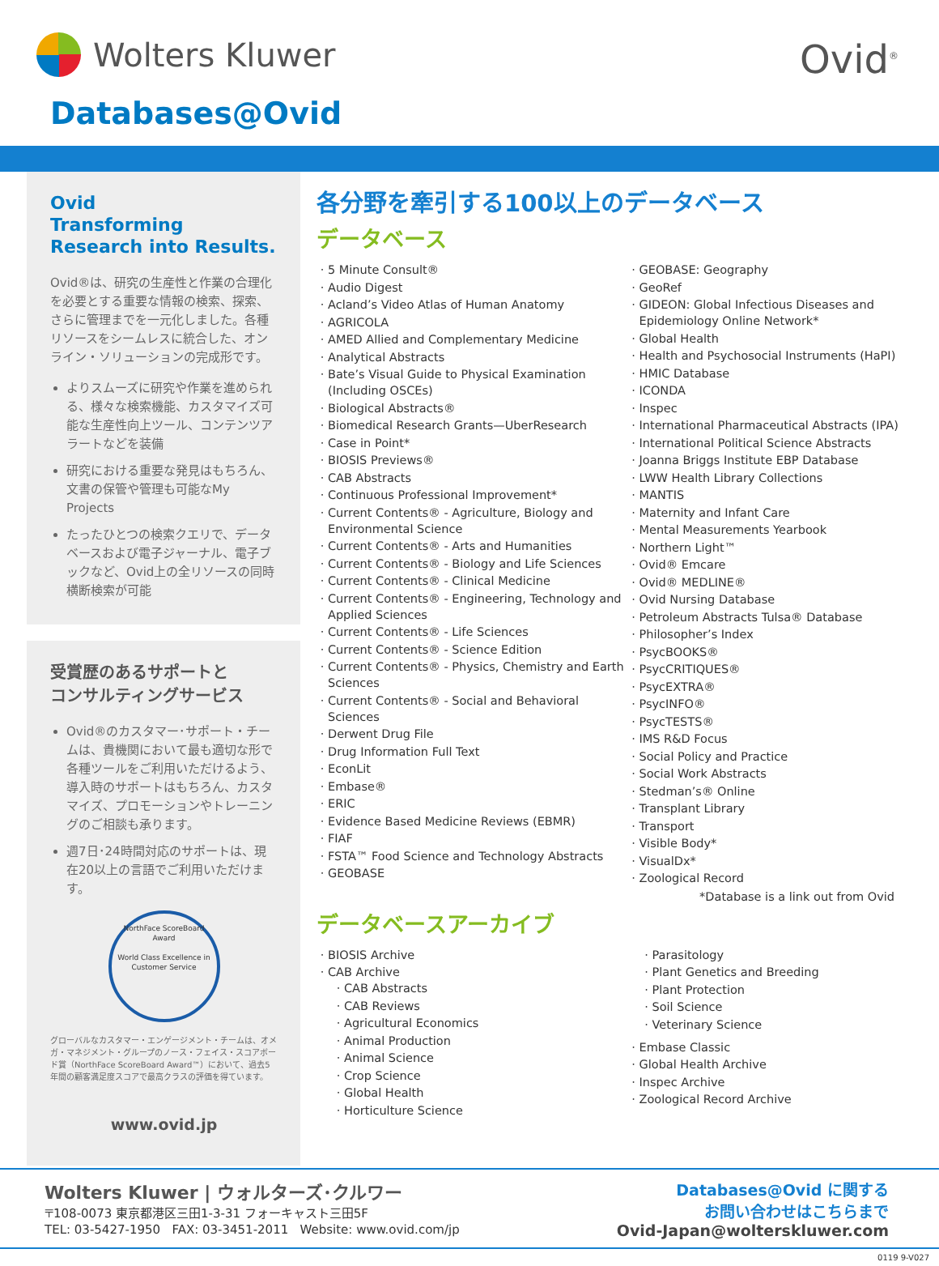Wolters Kluwer Ovid<sup>®</sup>
Databases@Ovid
Ovid
Transforming Research into Results.
Ovid®は、研究の生産性と作業の合理化を必要とする重要な情報の検索、探索、さらに管理までを一元化しました。各種リソースをシームレスに統合した、オンライン・ソリューションの完成形です。
よりスムーズに研究や作業を進められる、様々な検索機能、カスタマイズ可能な生産性向上ツール、コンテンツアラートなどを装備
研究における重要な発見はもちろん、文書の保管や管理も可能なMy Projects
たったひとつの検索クエリで、データベースおよび電子ジャーナル、電子ブックなど、Ovid上の全リソースの同時横断検索が可能
受賞歴のあるサポートと
コンサルティングサービス
Ovid®のカスタマー･サポート・チームは、貴機関において最も適切な形で各種ツールをご利用いただけるよう、導入時のサポートはもちろん、カスタマイズ、プロモーションやトレーニングのご相談も承ります。
週7日･24時間対応のサポートは、現在20以上の言語でご利用いただけます。
NorthFace ScoreBoard Award
World Class Excellence in Customer Service
グローバルなカスタマー・エンゲージメント・チームは、オメガ・マネジメント・グループのノース・フェイス・スコアボード賞（NorthFace ScoreBoard Award™）において、過去5年間の顧客満足度スコアで最高クラスの評価を得ています。
www.ovid.jp
各分野を牽引する100以上のデータベース
データベース
5 Minute Consult®
Audio Digest
Acland’s Video Atlas of Human Anatomy
AGRICOLA
AMED Allied and Complementary Medicine
Analytical Abstracts
Bate’s Visual Guide to Physical Examination (Including OSCEs)
Biological Abstracts®
Biomedical Research Grants—UberResearch
Case in Point*
BIOSIS Previews®
CAB Abstracts
Continuous Professional Improvement*
Current Contents® - Agriculture, Biology and Environmental Science
Current Contents® - Arts and Humanities
Current Contents® - Biology and Life Sciences
Current Contents® - Clinical Medicine
Current Contents® - Engineering, Technology and Applied Sciences
Current Contents® - Life Sciences
Current Contents® - Science Edition
Current Contents® - Physics, Chemistry and Earth Sciences
Current Contents® - Social and Behavioral Sciences
Derwent Drug File
Drug Information Full Text
EconLit
Embase®
ERIC
Evidence Based Medicine Reviews (EBMR)
FIAF
FSTA™ Food Science and Technology Abstracts
GEOBASE
GEOBASE: Geography
GeoRef
GIDEON: Global Infectious Diseases and Epidemiology Online Network*
Global Health
Health and Psychosocial Instruments (HaPI)
HMIC Database
ICONDA
Inspec
International Pharmaceutical Abstracts (IPA)
International Political Science Abstracts
Joanna Briggs Institute EBP Database
LWW Health Library Collections
MANTIS
Maternity and Infant Care
Mental Measurements Yearbook
Northern Light™
Ovid® Emcare
Ovid® MEDLINE®
Ovid Nursing Database
Petroleum Abstracts Tulsa® Database
Philosopher’s Index
PsycBOOKS®
PsycCRITIQUES®
PsycEXTRA®
PsycINFO®
PsycTESTS®
IMS R&D Focus
Social Policy and Practice
Social Work Abstracts
Stedman’s® Online
Transplant Library
Transport
Visible Body*
VisualDx*
Zoological Record
*Database is a link out from Ovid
データベースアーカイブ
BIOSIS Archive
CAB Archive
CAB Abstracts
CAB Reviews
Agricultural Economics
Animal Production
Animal Science
Crop Science
Global Health
Horticulture Science
Parasitology
Plant Genetics and Breeding
Plant Protection
Soil Science
Veterinary Science
Embase Classic
Global Health Archive
Inspec Archive
Zoological Record Archive
Wolters Kluwer | ウォルターズ･クルワー
〒108-0073 東京都港区三田1-3-31 フォーキャスト三田5F
TEL: 03-5427-1950 FAX: 03-3451-2011 Website: www.ovid.com/jp
Databases@Ovid に関する
お問い合わせはこちらまで
Ovid-Japan@wolterskluwer.com
0119 9-V027